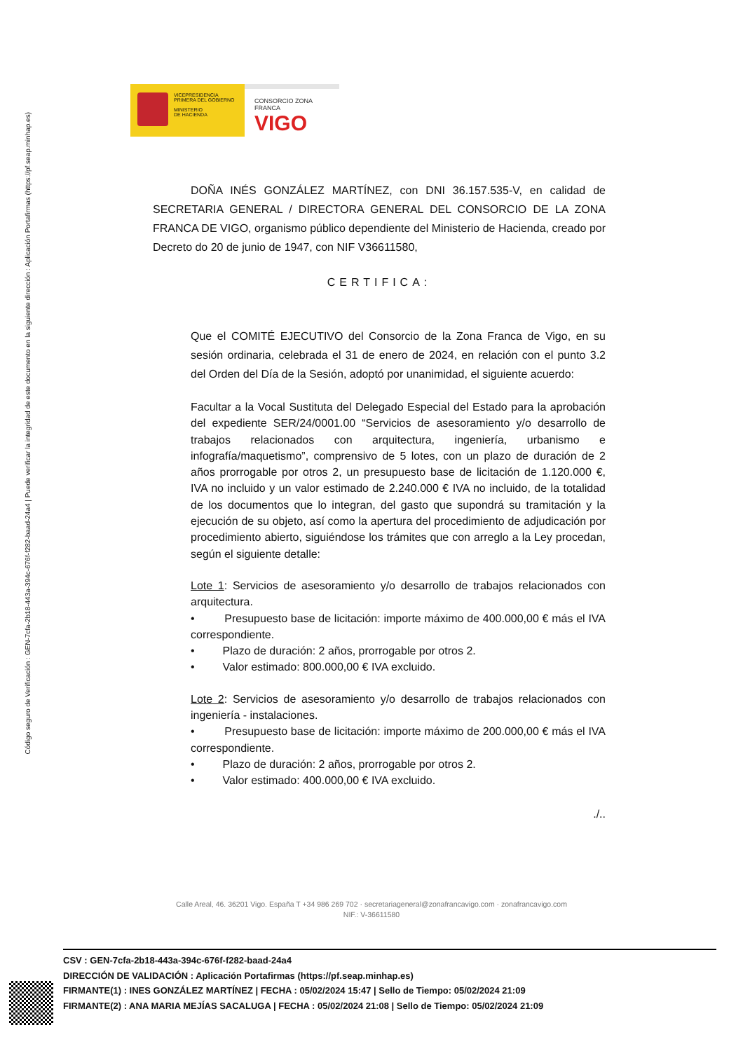Código seguro de Verificación : GEN-7cfa-2b18-443a-394c-676f-f282-baad-24a4 | Puede verificar la integridad de este documento en la siguiente dirección : Aplicación Portafirmas (https://pf.seap.minhap.es)
VICEPRESIDENCIA
PRIMERA DEL GOBIERNO
MINISTERIO
DE HACIENDA
CONSORCIO ZONA FRANCA
VIGO
DOÑA INÉS GONZÁLEZ MARTÍNEZ, con DNI 36.157.535-V, en calidad de SECRETARIA GENERAL / DIRECTORA GENERAL DEL CONSORCIO DE LA ZONA FRANCA DE VIGO, organismo público dependiente del Ministerio de Hacienda, creado por Decreto do 20 de junio de 1947, con NIF V36611580,
CERTIFICA:
Que el COMITÉ EJECUTIVO del Consorcio de la Zona Franca de Vigo, en su sesión ordinaria, celebrada el 31 de enero de 2024, en relación con el punto 3.2 del Orden del Día de la Sesión, adoptó por unanimidad, el siguiente acuerdo:
Facultar a la Vocal Sustituta del Delegado Especial del Estado para la aprobación del expediente SER/24/0001.00 “Servicios de asesoramiento y/o desarrollo de trabajos relacionados con arquitectura, ingeniería, urbanismo e infografía/maquetismo”, comprensivo de 5 lotes, con un plazo de duración de 2 años prorrogable por otros 2, un presupuesto base de licitación de 1.120.000 €, IVA no incluido y un valor estimado de 2.240.000 € IVA no incluido, de la totalidad de los documentos que lo integran, del gasto que supondrá su tramitación y la ejecución de su objeto, así como la apertura del procedimiento de adjudicación por procedimiento abierto, siguiéndose los trámites que con arreglo a la Ley procedan, según el siguiente detalle:
Lote 1: Servicios de asesoramiento y/o desarrollo de trabajos relacionados con arquitectura.
• Presupuesto base de licitación: importe máximo de 400.000,00 € más el IVA correspondiente.
• Plazo de duración: 2 años, prorrogable por otros 2.
• Valor estimado: 800.000,00 € IVA excluido.
Lote 2: Servicios de asesoramiento y/o desarrollo de trabajos relacionados con ingeniería - instalaciones.
• Presupuesto base de licitación: importe máximo de 200.000,00 € más el IVA correspondiente.
• Plazo de duración: 2 años, prorrogable por otros 2.
• Valor estimado: 400.000,00 € IVA excluido.
./..
Calle Areal, 46. 36201 Vigo. España T +34 986 269 702 · secretariageneral@zonafrancavigo.com · zonafrancavigo.com
NIF.: V-36611580
CSV : GEN-7cfa-2b18-443a-394c-676f-f282-baad-24a4
DIRECCIÓN DE VALIDACIÓN : Aplicación Portafirmas (https://pf.seap.minhap.es)
FIRMANTE(1) : INES GONZÁLEZ MARTÍNEZ | FECHA : 05/02/2024 15:47 | Sello de Tiempo: 05/02/2024 21:09
FIRMANTE(2) : ANA MARIA MEJÍAS SACALUGA | FECHA : 05/02/2024 21:08 | Sello de Tiempo: 05/02/2024 21:09